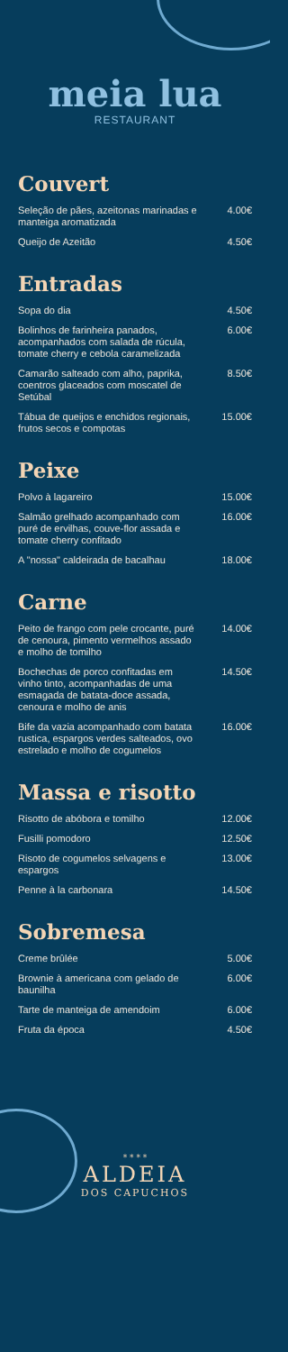meia lua
RESTAURANT
Couvert
Seleção de pães, azeitonas marinadas e manteiga aromatizada 4.00€
Queijo de Azeitão 4.50€
Entradas
Sopa do dia 4.50€
Bolinhos de farinheira panados, acompanhados com salada de rúcula, tomate cherry e cebola caramelizada 6.00€
Camarão salteado com alho, paprika, coentros glaceados com moscatel de Setúbal 8.50€
Tábua de queijos e enchidos regionais, frutos secos e compotas 15.00€
Peixe
Polvo à lagareiro 15.00€
Salmão grelhado acompanhado com puré de ervilhas, couve-flor assada e tomate cherry confitado 16.00€
A "nossa" caldeirada de bacalhau 18.00€
Carne
Peito de frango com pele crocante, puré de cenoura, pimento vermelhos assado e molho de tomilho 14.00€
Bochechas de porco confitadas em vinho tinto, acompanhadas de uma esmagada de batata-doce assada, cenoura e molho de anis 14.50€
Bife da vazia acompanhado com batata rustica, espargos verdes salteados, ovo estrelado e molho de cogumelos 16.00€
Massa e risotto
Risotto de abóbora e tomilho 12.00€
Fusilli pomodoro 12.50€
Risoto de cogumelos selvagens e espargos 13.00€
Penne à la carbonara 14.50€
Sobremesa
Creme brûlée 5.00€
Brownie à americana com gelado de baunilha 6.00€
Tarte de manteiga de amendoim 6.00€
Fruta da época 4.50€
* * * *
ALDEIA
DOS CAPUCHOS